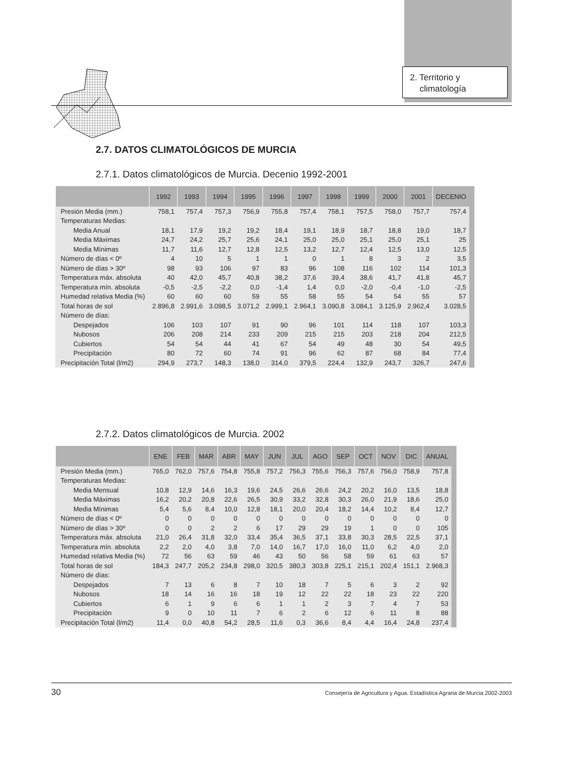2. Territorio y
climatología
2.7. DATOS CLIMATOLÓGICOS DE MURCIA
2.7.1. Datos climatológicos de Murcia. Decenio 1992-2001
| | 1992 | 1993 | 1994 | 1995 | 1996 | 1997 | 1998 | 1999 | 2000 | 2001 | DECENIO |
| --- | --- | --- | --- | --- | --- | --- | --- | --- | --- | --- | --- |
| Presión Media (mm.) | 758,1 | 757,4 | 757,3 | 756,9 | 755,8 | 757,4 | 758,1 | 757,5 | 758,0 | 757,7 | 757,4 |
| Temperaturas Medias: | | | | | | | | | | | |
| Media Anual | 18,1 | 17,9 | 19,2 | 19,2 | 18,4 | 19,1 | 18,9 | 18,7 | 18,8 | 19,0 | 18,7 |
| Media Máximas | 24,7 | 24,2 | 25,7 | 25,6 | 24,1 | 25,0 | 25,0 | 25,1 | 25,0 | 25,1 | 25 |
| Media Mínimas | 11,7 | 11,6 | 12,7 | 12,8 | 12,5 | 13,2 | 12,7 | 12,4 | 12,5 | 13,0 | 12,5 |
| Número de días < 0º | 4 | 10 | 5 | 1 | 1 | 0 | 1 | 8 | 3 | 2 | 3,5 |
| Número de días > 30º | 98 | 93 | 106 | 97 | 83 | 96 | 108 | 116 | 102 | 114 | 101,3 |
| Temperatura máx. absoluta | 40 | 42,0 | 45,7 | 40,8 | 38,2 | 37,6 | 39,4 | 38,6 | 41,7 | 41,8 | 45,7 |
| Temperatura mín. absoluta | -0,5 | -2,5 | -2,2 | 0,0 | -1,4 | 1,4 | 0,0 | -2,0 | -0,4 | -1,0 | -2,5 |
| Humedad relativa Media (%) | 60 | 60 | 60 | 59 | 55 | 58 | 55 | 54 | 54 | 55 | 57 |
| Total horas de sol | 2.896,8 | 2.991,6 | 3.098,5 | 3.071,2 | 2.999,1 | 2.964,1 | 3.090,8 | 3.084,1 | 3.125,9 | 2.962,4 | 3.028,5 |
| Número de días: | | | | | | | | | | | |
| Despejados | 106 | 103 | 107 | 91 | 90 | 96 | 101 | 114 | 118 | 107 | 103,3 |
| Nubosos | 206 | 208 | 214 | 233 | 209 | 215 | 215 | 203 | 218 | 204 | 212,5 |
| Cubiertos | 54 | 54 | 44 | 41 | 67 | 54 | 49 | 48 | 30 | 54 | 49,5 |
| Precipitación | 80 | 72 | 60 | 74 | 91 | 96 | 62 | 87 | 68 | 84 | 77,4 |
| Precipitación Total (l/m2) | 294,9 | 273,7 | 148,3 | 138,0 | 314,0 | 379,5 | 224,4 | 132,9 | 243,7 | 326,7 | 247,6 |
2.7.2. Datos climatológicos de Murcia. 2002
| | ENE | FEB | MAR | ABR | MAY | JUN | JUL | AGO | SEP | OCT | NOV | DIC | ANUAL |
| --- | --- | --- | --- | --- | --- | --- | --- | --- | --- | --- | --- | --- | --- |
| Presión Media (mm.) | 765,0 | 762,0 | 757,6 | 754,8 | 755,8 | 757,2 | 756,3 | 755,6 | 756,3 | 757,6 | 756,0 | 758,9 | 757,8 |
| Temperaturas Medias: | | | | | | | | | | | | | |
| Media Mensual | 10,8 | 12,9 | 14,6 | 16,3 | 19,6 | 24,5 | 26,6 | 26,6 | 24,2 | 20,2 | 16,0 | 13,5 | 18,8 |
| Media Máximas | 16,2 | 20,2 | 20,8 | 22,6 | 26,5 | 30,9 | 33,2 | 32,8 | 30,3 | 26,0 | 21,9 | 18,6 | 25,0 |
| Media Mínimas | 5,4 | 5,6 | 8,4 | 10,0 | 12,8 | 18,1 | 20,0 | 20,4 | 18,2 | 14,4 | 10,2 | 8,4 | 12,7 |
| Número de días < 0º | 0 | 0 | 0 | 0 | 0 | 0 | 0 | 0 | 0 | 0 | 0 | 0 | 0 |
| Número de días > 30º | 0 | 0 | 2 | 2 | 6 | 17 | 29 | 29 | 19 | 1 | 0 | 0 | 105 |
| Temperatura máx. absoluta | 21,0 | 26,4 | 31,8 | 32,0 | 33,4 | 35,4 | 36,5 | 37,1 | 33,8 | 30,3 | 28,5 | 22,5 | 37,1 |
| Temperatura mín. absoluta | 2,2 | 2,0 | 4,0 | 3,8 | 7,0 | 14,0 | 16,7 | 17,0 | 16,0 | 11,0 | 6,2 | 4,0 | 2,0 |
| Humedad relativa Media (%) | 72 | 56 | 63 | 59 | 46 | 43 | 50 | 56 | 58 | 59 | 61 | 63 | 57 |
| Total horas de sol | 184,3 | 247,7 | 205,2 | 234,8 | 298,0 | 320,5 | 380,3 | 303,8 | 225,1 | 215,1 | 202,4 | 151,1 | 2.968,3 |
| Número de días: | | | | | | | | | | | | | |
| Despejados | 7 | 13 | 6 | 8 | 7 | 10 | 18 | 7 | 5 | 6 | 3 | 2 | 92 |
| Nubosos | 18 | 14 | 16 | 16 | 18 | 19 | 12 | 22 | 22 | 18 | 23 | 22 | 220 |
| Cubiertos | 6 | 1 | 9 | 6 | 6 | 1 | 1 | 2 | 3 | 7 | 4 | 7 | 53 |
| Precipitación | 9 | 0 | 10 | 11 | 7 | 6 | 2 | 6 | 12 | 6 | 11 | 8 | 88 |
| Precipitación Total (l/m2) | 11,4 | 0,0 | 40,8 | 54,2 | 28,5 | 11,6 | 0,3 | 36,6 | 8,4 | 4,4 | 16,4 | 24,8 | 237,4 |
30 Consejería de Agricultura y Agua. Estadística Agraria de Murcia 2002-2003